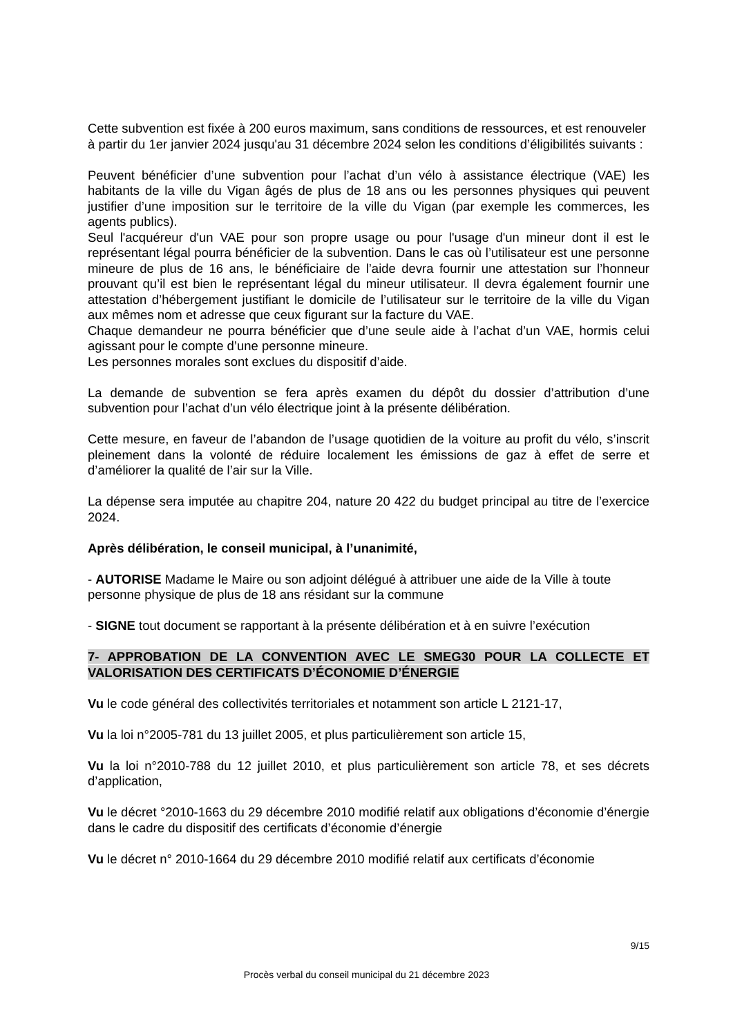Cette subvention est fixée à 200 euros maximum, sans conditions de ressources, et est renouveler à partir du 1er janvier 2024 jusqu'au 31 décembre 2024 selon les conditions d’éligibilités suivants :
Peuvent bénéficier d’une subvention pour l’achat d’un vélo à assistance électrique (VAE) les habitants de la ville du Vigan âgés de plus de 18 ans ou les personnes physiques qui peuvent justifier d’une imposition sur le territoire de la ville du Vigan (par exemple les commerces, les agents publics).
Seul l'acquéreur d'un VAE pour son propre usage ou pour l'usage d'un mineur dont il est le représentant légal pourra bénéficier de la subvention. Dans le cas où l’utilisateur est une personne mineure de plus de 16 ans, le bénéficiaire de l’aide devra fournir une attestation sur l’honneur prouvant qu’il est bien le représentant légal du mineur utilisateur. Il devra également fournir une attestation d’hébergement justifiant le domicile de l’utilisateur sur le territoire de la ville du Vigan aux mêmes nom et adresse que ceux figurant sur la facture du VAE.
Chaque demandeur ne pourra bénéficier que d’une seule aide à l’achat d’un VAE, hormis celui agissant pour le compte d’une personne mineure.
Les personnes morales sont exclues du dispositif d’aide.
La demande de subvention se fera après examen du dépôt du dossier d’attribution d’une subvention pour l’achat d’un vélo électrique joint à la présente délibération.
Cette mesure, en faveur de l’abandon de l’usage quotidien de la voiture au profit du vélo, s’inscrit pleinement dans la volonté de réduire localement les émissions de gaz à effet de serre et d’améliorer la qualité de l’air sur la Ville.
La dépense sera imputée au chapitre 204, nature 20 422 du budget principal au titre de l’exercice 2024.
Après délibération, le conseil municipal, à l’unanimité,
- AUTORISE Madame le Maire ou son adjoint délégué à attribuer une aide de la Ville à toute personne physique de plus de 18 ans résidant sur la commune
- SIGNE tout document se rapportant à la présente délibération et à en suivre l’exécution
7- APPROBATION DE LA CONVENTION AVEC LE SMEG30 POUR LA COLLECTE ET VALORISATION DES CERTIFICATS D’ÉCONOMIE D’ÉNERGIE
Vu le code général des collectivités territoriales et notamment son article L 2121-17,
Vu la loi n°2005-781 du 13 juillet 2005, et plus particulièrement son article 15,
Vu la loi n°2010-788 du 12 juillet 2010, et plus particulièrement son article 78, et ses décrets d’application,
Vu le décret °2010-1663 du 29 décembre 2010 modifié relatif aux obligations d’économie d’énergie dans le cadre du dispositif des certificats d’économie d’énergie
Vu le décret n° 2010-1664 du 29 décembre 2010 modifié relatif aux certificats d’économie
9/15
Procès verbal du conseil municipal du 21 décembre 2023